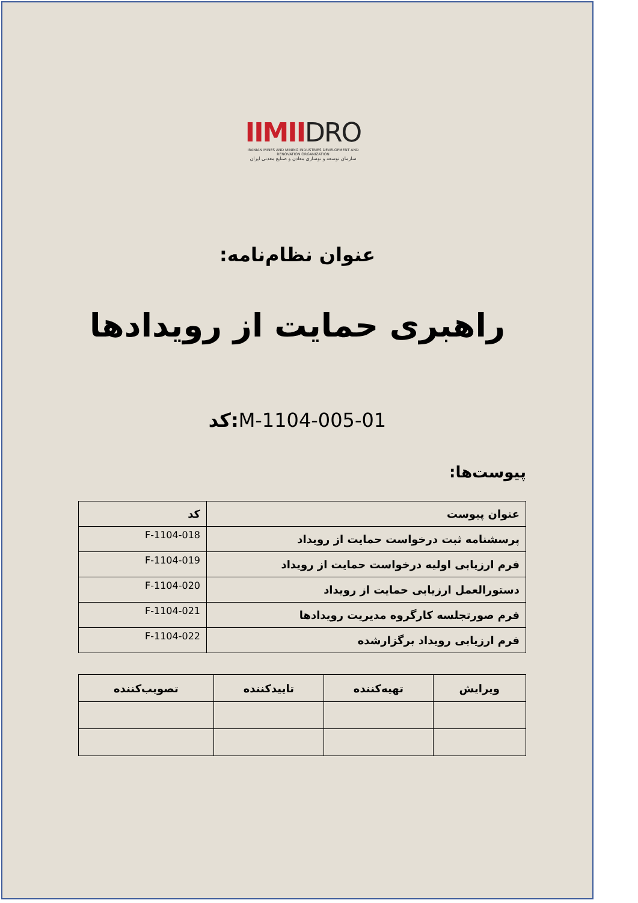IIMIIDRO
IRANIAN MINES AND MINING INDUSTRIES DEVELOPMENT AND RENOVATION ORGANIZATION
سازمان توسعه و نوسازی معادن و صنایع معدنی ایران
عنوان نظام‌نامه:
راهبری حمایت از رویدادها
کد: M-1104-005-01
پیوست‌ها:
| عنوان پیوست | کد |
| --- | --- |
| پرسشنامه ثبت درخواست حمایت از رویداد | F-1104-018 |
| فرم ارزیابی اولیه درخواست حمایت از رویداد | F-1104-019 |
| دستورالعمل ارزیابی حمایت از رویداد | F-1104-020 |
| فرم صورتجلسه کارگروه مدیریت رویدادها | F-1104-021 |
| فرم ارزیابی رویداد برگزارشده | F-1104-022 |
| ویرایش | تهیه‌کننده | تاییدکننده | تصویب‌کننده |
| --- | --- | --- | --- |